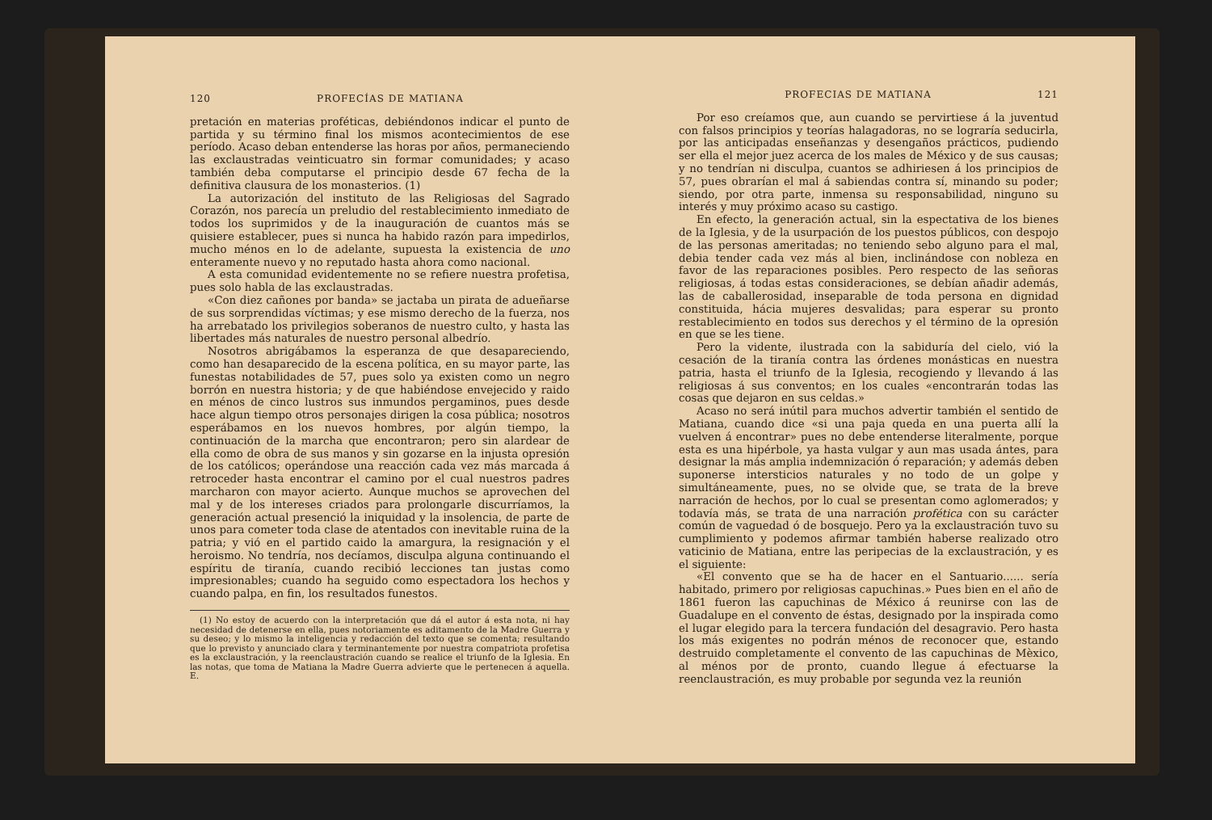120 PROFECÍAS DE MATIANA
pretación en materias proféticas, debiéndonos indicar el punto de partida y su término final los mismos acontecimientos de ese período. Acaso deban entenderse las horas por años, permaneciendo las exclaustradas veinticuatro sin formar comunidades; y acaso también deba computarse el principio desde 67 fecha de la definitiva clausura de los monasterios. (1)
La autorización del instituto de las Religiosas del Sagrado Corazón, nos parecía un preludio del restablecimiento inmediato de todos los suprimidos y de la inauguración de cuantos más se quisiere establecer, pues si nunca ha habido razón para impedirlos, mucho ménos en lo de adelante, supuesta la existencia de uno enteramente nuevo y no reputado hasta ahora como nacional.
A esta comunidad evidentemente no se refiere nuestra profetisa, pues solo habla de las exclaustradas.
«Con diez cañones por banda» se jactaba un pirata de adueñarse de sus sorprendidas víctimas; y ese mismo derecho de la fuerza, nos ha arrebatado los privilegios soberanos de nuestro culto, y hasta las libertades más naturales de nuestro personal albedrío.
Nosotros abrigábamos la esperanza de que desapareciendo, como han desaparecido de la escena política, en su mayor parte, las funestas notabilidades de 57, pues solo ya existen como un negro borrón en nuestra historia; y de que habiéndose envejecido y raido en ménos de cinco lustros sus inmundos pergaminos, pues desde hace algun tiempo otros personajes dirigen la cosa pública; nosotros esperábamos en los nuevos hombres, por algún tiempo, la continuación de la marcha que encontraron; pero sin alardear de ella como de obra de sus manos y sin gozarse en la injusta opresión de los católicos; operándose una reacción cada vez más marcada á retroceder hasta encontrar el camino por el cual nuestros padres marcharon con mayor acierto. Aunque muchos se aprovechen del mal y de los intereses criados para prolongarle discurríamos, la generación actual presenció la iniquidad y la insolencia, de parte de unos para cometer toda clase de atentados con inevitable ruina de la patria; y vió en el partido caido la amargura, la resignación y el heroismo. No tendría, nos decíamos, disculpa alguna continuando el espíritu de tiranía, cuando recibió lecciones tan justas como impresionables; cuando ha seguido como espectadora los hechos y cuando palpa, en fin, los resultados funestos.
(1) No estoy de acuerdo con la interpretación que dá el autor á esta nota, ni hay necesidad de detenerse en ella, pues notoriamente es aditamento de la Madre Guerra y su deseo; y lo mismo la inteligencia y redacción del texto que se comenta; resultando que lo previsto y anunciado clara y terminantemente por nuestra compatriota profetisa es la exclaustración, y la reenclaustración cuando se realice el triunfo de la Iglesia. En las notas, que toma de Matiana la Madre Guerra advierte que le pertenecen á aquella. E.
PROFECIAS DE MATIANA 121
Por eso creíamos que, aun cuando se pervirtiese á la juventud con falsos principios y teorías halagadoras, no se lograría seducirla, por las anticipadas enseñanzas y desengaños prácticos, pudiendo ser ella el mejor juez acerca de los males de México y de sus causas; y no tendrían ni disculpa, cuantos se adhiriesen á los principios de 57, pues obrarían el mal á sabiendas contra sí, minando su poder; siendo, por otra parte, inmensa su responsabilidad, ninguno su interés y muy próximo acaso su castigo.
En efecto, la generación actual, sin la espectativa de los bienes de la Iglesia, y de la usurpación de los puestos públicos, con despojo de las personas ameritadas; no teniendo sebo alguno para el mal, debia tender cada vez más al bien, inclinándose con nobleza en favor de las reparaciones posibles. Pero respecto de las señoras religiosas, á todas estas consideraciones, se debían añadir además, las de caballerosidad, inseparable de toda persona en dignidad constituida, hácia mujeres desvalidas; para esperar su pronto restablecimiento en todos sus derechos y el término de la opresión en que se les tiene.
Pero la vidente, ilustrada con la sabiduría del cielo, vió la cesación de la tiranía contra las órdenes monásticas en nuestra patria, hasta el triunfo de la Iglesia, recogiendo y llevando á las religiosas á sus conventos; en los cuales «encontrarán todas las cosas que dejaron en sus celdas.»
Acaso no será inútil para muchos advertir también el sentido de Matiana, cuando dice «si una paja queda en una puerta allí la vuelven á encontrar» pues no debe entenderse literalmente, porque esta es una hipérbole, ya hasta vulgar y aun mas usada ántes, para designar la más amplia indemnización ó reparación; y además deben suponerse intersticios naturales y no todo de un golpe y simultáneamente, pues, no se olvide que, se trata de la breve narración de hechos, por lo cual se presentan como aglomerados; y todavía más, se trata de una narración profética con su carácter común de vaguedad ó de bosquejo. Pero ya la exclaustración tuvo su cumplimiento y podemos afirmar también haberse realizado otro vaticinio de Matiana, entre las peripecias de la exclaustración, y es el siguiente:
«El convento que se ha de hacer en el Santuario...... sería habitado, primero por religiosas capuchinas.» Pues bien en el año de 1861 fueron las capuchinas de México á reunirse con las de Guadalupe en el convento de éstas, designado por la inspirada como el lugar elegido para la tercera fundación del desagravio. Pero hasta los más exigentes no podrán ménos de reconocer que, estando destruido completamente el convento de las capuchinas de Mèxico, al ménos por de pronto, cuando llegue á efectuarse la reenclaustración, es muy probable por segunda vez la reunión